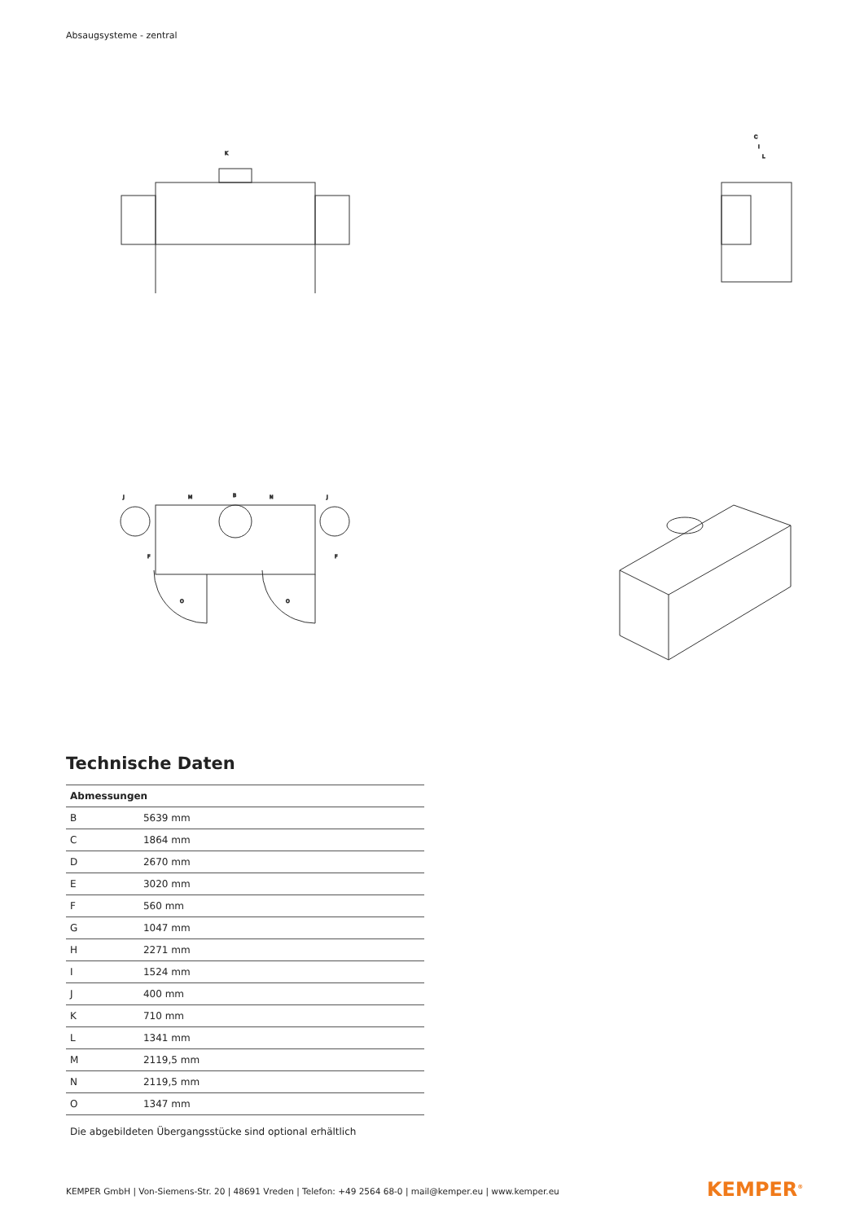Absaugsysteme - zentral
K
C
I
L
B
M
N
J
J
F
F
O
O
Technische Daten
| Abmessungen | |
| --- | --- |
| B | 5639 mm |
| C | 1864 mm |
| D | 2670 mm |
| E | 3020 mm |
| F | 560 mm |
| G | 1047 mm |
| H | 2271 mm |
| I | 1524 mm |
| J | 400 mm |
| K | 710 mm |
| L | 1341 mm |
| M | 2119,5 mm |
| N | 2119,5 mm |
| O | 1347 mm |
Die abgebildeten Übergangsstücke sind optional erhältlich
KEMPER GmbH | Von-Siemens-Str. 20 | 48691 Vreden | Telefon: +49 2564 68-0 | mail@kemper.eu | www.kemper.eu
KEMPER<sup>®</sup>